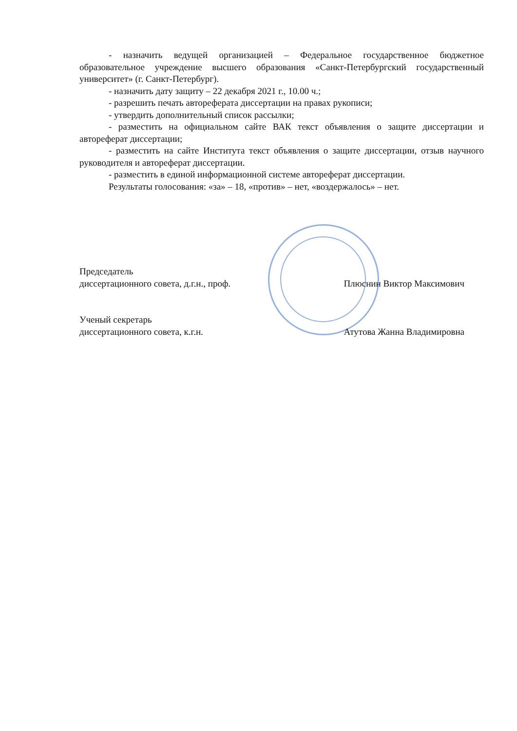- назначить ведущей организацией – Федеральное государственное бюджетное образовательное учреждение высшего образования «Санкт-Петербургский государственный университет» (г. Санкт-Петербург).
- назначить дату защиту – 22 декабря 2021 г., 10.00 ч.;
- разрешить печать автореферата диссертации на правах рукописи;
- утвердить дополнительный список рассылки;
- разместить на официальном сайте ВАК текст объявления о защите диссертации и автореферат диссертации;
- разместить на сайте Института текст объявления о защите диссертации, отзыв научного руководителя и автореферат диссертации.
- разместить в единой информационной системе автореферат диссертации.
Результаты голосования: «за» – 18, «против» – нет, «воздержалось» – нет.
Председатель
диссертационного совета, д.г.н., проф. Плюснин Виктор Максимович
Ученый секретарь
диссертационного совета, к.г.н. Атутова Жанна Владимировна